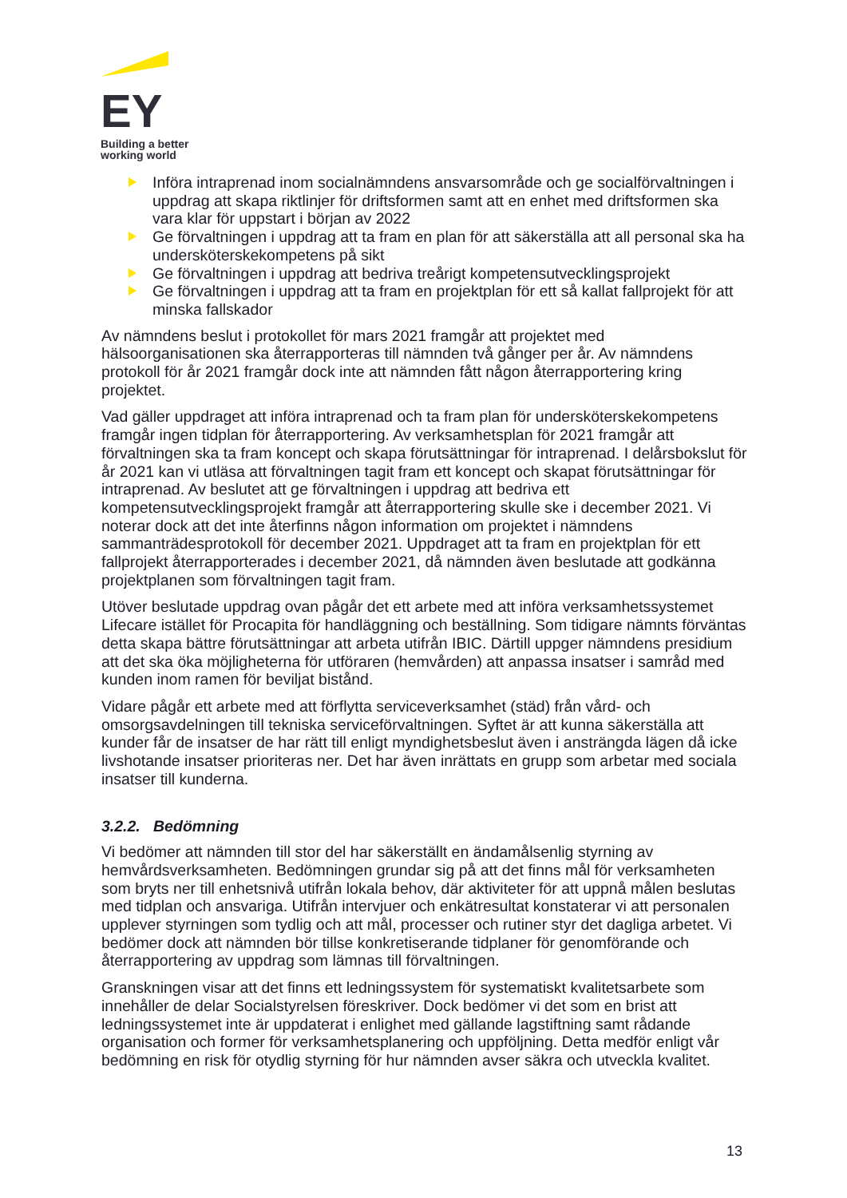.
EY
Building a better
working world
Införa intraprenad inom socialnämndens ansvarsområde och ge socialförvaltningen i uppdrag att skapa riktlinjer för driftsformen samt att en enhet med driftsformen ska vara klar för uppstart i början av 2022
Ge förvaltningen i uppdrag att ta fram en plan för att säkerställa att all personal ska ha undersköterskekompetens på sikt
Ge förvaltningen i uppdrag att bedriva treårigt kompetensutvecklingsprojekt
Ge förvaltningen i uppdrag att ta fram en projektplan för ett så kallat fallprojekt för att minska fallskador
Av nämndens beslut i protokollet för mars 2021 framgår att projektet med hälsoorganisationen ska återrapporteras till nämnden två gånger per år. Av nämndens protokoll för år 2021 framgår dock inte att nämnden fått någon återrapportering kring projektet.
Vad gäller uppdraget att införa intraprenad och ta fram plan för undersköterskekompetens framgår ingen tidplan för återrapportering. Av verksamhetsplan för 2021 framgår att förvaltningen ska ta fram koncept och skapa förutsättningar för intraprenad. I delårsbokslut för år 2021 kan vi utläsa att förvaltningen tagit fram ett koncept och skapat förutsättningar för intraprenad. Av beslutet att ge förvaltningen i uppdrag att bedriva ett kompetensutvecklingsprojekt framgår att återrapportering skulle ske i december 2021. Vi noterar dock att det inte återfinns någon information om projektet i nämndens sammanträdesprotokoll för december 2021. Uppdraget att ta fram en projektplan för ett fallprojekt återrapporterades i december 2021, då nämnden även beslutade att godkänna projektplanen som förvaltningen tagit fram.
Utöver beslutade uppdrag ovan pågår det ett arbete med att införa verksamhetssystemet Lifecare istället för Procapita för handläggning och beställning. Som tidigare nämnts förväntas detta skapa bättre förutsättningar att arbeta utifrån IBIC. Därtill uppger nämndens presidium att det ska öka möjligheterna för utföraren (hemvården) att anpassa insatser i samråd med kunden inom ramen för beviljat bistånd.
Vidare pågår ett arbete med att förflytta serviceverksamhet (städ) från vård- och omsorgsavdelningen till tekniska serviceförvaltningen. Syftet är att kunna säkerställa att kunder får de insatser de har rätt till enligt myndighetsbeslut även i ansträngda lägen då icke livshotande insatser prioriteras ner. Det har även inrättats en grupp som arbetar med sociala insatser till kunderna.
3.2.2. Bedömning
Vi bedömer att nämnden till stor del har säkerställt en ändamålsenlig styrning av hemvårdsverksamheten. Bedömningen grundar sig på att det finns mål för verksamheten som bryts ner till enhetsnivå utifrån lokala behov, där aktiviteter för att uppnå målen beslutas med tidplan och ansvariga. Utifrån intervjuer och enkätresultat konstaterar vi att personalen upplever styrningen som tydlig och att mål, processer och rutiner styr det dagliga arbetet. Vi bedömer dock att nämnden bör tillse konkretiserande tidplaner för genomförande och återrapportering av uppdrag som lämnas till förvaltningen.
Granskningen visar att det finns ett ledningssystem för systematiskt kvalitetsarbete som innehåller de delar Socialstyrelsen föreskriver. Dock bedömer vi det som en brist att ledningssystemet inte är uppdaterat i enlighet med gällande lagstiftning samt rådande organisation och former för verksamhetsplanering och uppföljning. Detta medför enligt vår bedömning en risk för otydlig styrning för hur nämnden avser säkra och utveckla kvalitet.
13